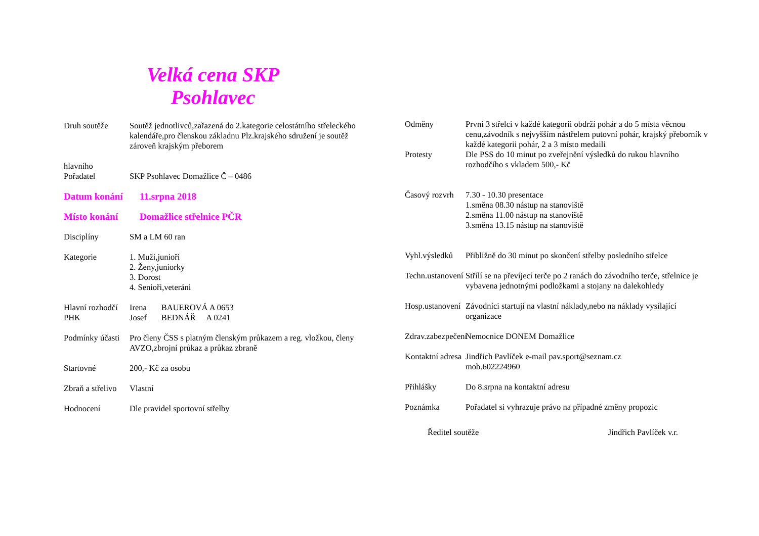Velká cena SKP
Psohlavec
Druh soutěže Soutěž jednotlivců,zařazená do 2.kategorie celostátního střeleckého kalendáře,pro členskou základnu Plz.krajského sdružení je soutěž zároveň krajským přeborem
hlavního
Pořadatel SKP Psohlavec Domažlice Č – 0486
Datum konání 11.srpna 2018
Místo konání Domažlice střelnice PČR
Disciplíny SM a LM 60 ran
Kategorie 1. Muži,junioři
2. Ženy,juniorky
3. Dorost
4. Senioři,veteráni
Hlavní rozhodčí
PHK
Irena BAUEROVÁ A 0653
Josef BEDNÁŘ A 0241
Podmínky účasti
Pro členy ČSS s platným členským průkazem a reg. vložkou, členy AVZO,zbrojní průkaz a průkaz zbraně
Startovné 200,- Kč za osobu
Zbraň a střelivo
Vlastní
Hodnocení Dle pravidel sportovní střelby
Odměny První 3 střelci v každé kategorii obdrží pohár a do 5 místa věcnou cenu,závodník s nejvyšším nástřelem putovní pohár, krajský přeborník v každé kategorii pohár, 2 a 3 místo medaili
Protesty Dle PSS do 10 minut po zveřejnění výsledků do rukou hlavního rozhodčího s vkladem 500,- Kč
Časový rozvrh
7.30 - 10.30 presentace
1.směna 08.30 nástup na stanoviště
2.směna 11.00 nástup na stanoviště
3.směna 13.15 nástup na stanoviště
Vyhl.výsledků
Přibližně do 30 minut po skončení střelby posledního střelce
Techn.ustanovení
Střílí se na převíjecí terče po 2 ranách do závodního terče, střelnice je vybavena jednotnými podložkami a stojany na dalekohledy
Hosp.ustanovení
Závodníci startují na vlastní náklady,nebo na náklady vysílající organizace
Zdrav.zabezpečení
Nemocnice DONEM Domažlice
Kontaktní adresa
Jindřich Pavlíček e-mail pav.sport@seznam.cz
mob.602224960
Přihlášky Do 8.srpna na kontaktní adresu
Poznámka Pořadatel si vyhrazuje právo na případné změny propozic
Ředitel soutěže Jindřich Pavlíček v.r.